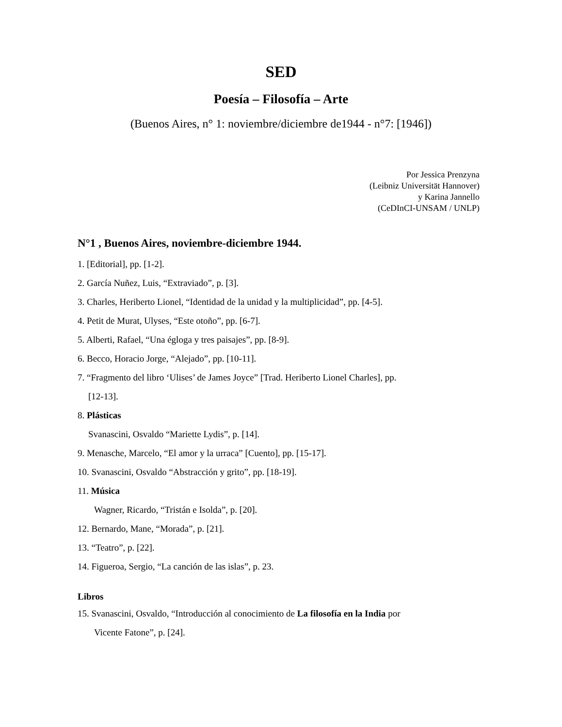SED
Poesía – Filosofía – Arte
(Buenos Aires, n° 1: noviembre/diciembre de1944 - n°7: [1946])
Por Jessica Prenzyna
(Leibniz Universität Hannover)
y Karina Jannello
(CeDInCI-UNSAM / UNLP)
N°1 , Buenos Aires, noviembre-diciembre 1944.
1. [Editorial], pp. [1-2].
2. García Nuñez, Luis, “Extraviado”, p. [3].
3. Charles, Heriberto Lionel, “Identidad de la unidad y la multiplicidad”, pp. [4-5].
4. Petit de Murat, Ulyses, “Este otoño”, pp. [6-7].
5. Alberti, Rafael, “Una égloga y tres paisajes”, pp. [8-9].
6. Becco, Horacio Jorge, “Alejado”, pp. [10-11].
7. “Fragmento del libro ‘Ulises’ de James Joyce” [Trad. Heriberto Lionel Charles], pp.
[12-13].
8. Plásticas
Svanascini, Osvaldo “Mariette Lydis”, p. [14].
9. Menasche, Marcelo, “El amor y la urraca” [Cuento], pp. [15-17].
10. Svanascini, Osvaldo “Abstracción y grito”, pp. [18-19].
11. Música
Wagner, Ricardo, “Tristán e Isolda”, p. [20].
12. Bernardo, Mane, “Morada”, p. [21].
13. “Teatro”, p. [22].
14. Figueroa, Sergio, “La canción de las islas”, p. 23.
Libros
15. Svanascini, Osvaldo, “Introducción al conocimiento de La filosofía en la India por
Vicente Fatone”, p. [24].